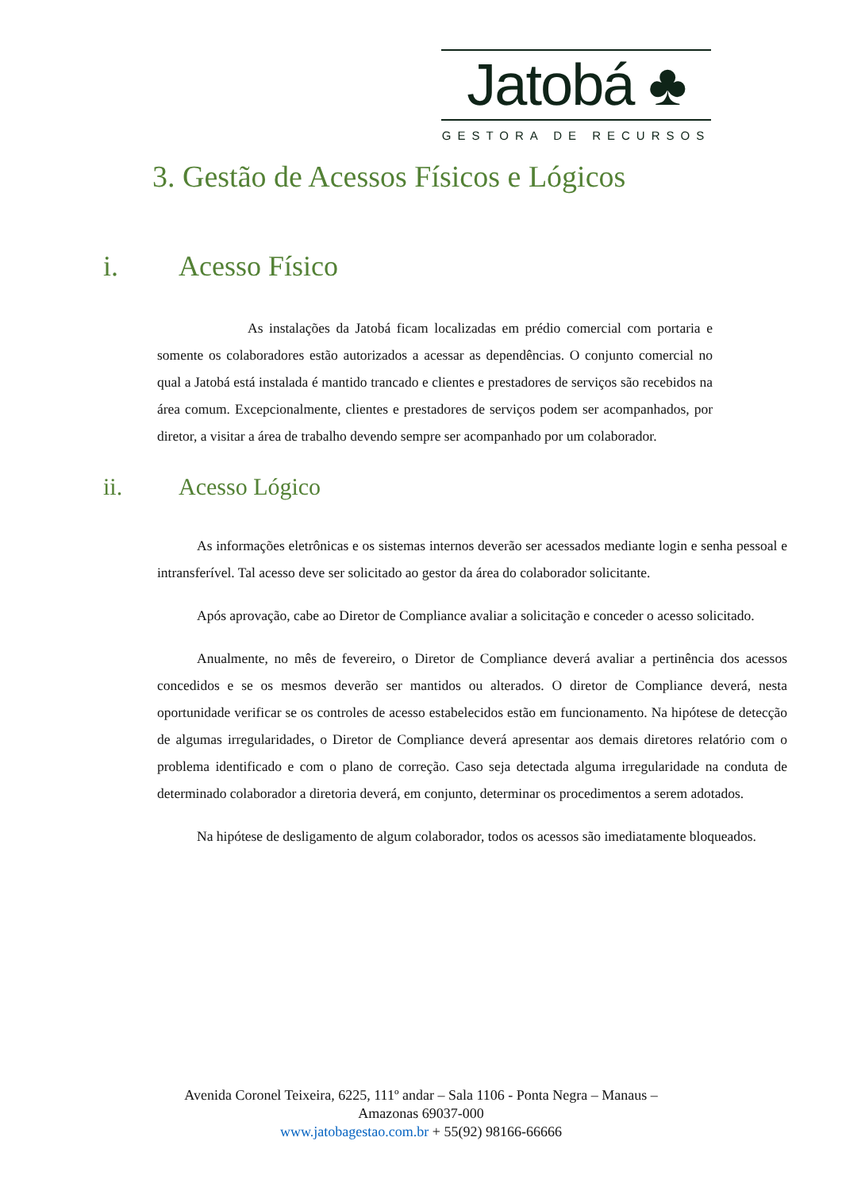Jatobá ♣
GESTORA DE RECURSOS
3. Gestão de Acessos Físicos e Lógicos
i. Acesso Físico
As instalações da Jatobá ficam localizadas em prédio comercial com portaria e somente os colaboradores estão autorizados a acessar as dependências. O conjunto comercial no qual a Jatobá está instalada é mantido trancado e clientes e prestadores de serviços são recebidos na área comum. Excepcionalmente, clientes e prestadores de serviços podem ser acompanhados, por diretor, a visitar a área de trabalho devendo sempre ser acompanhado por um colaborador.
ii. Acesso Lógico
As informações eletrônicas e os sistemas internos deverão ser acessados mediante login e senha pessoal e intransferível. Tal acesso deve ser solicitado ao gestor da área do colaborador solicitante.
Após aprovação, cabe ao Diretor de Compliance avaliar a solicitação e conceder o acesso solicitado.
Anualmente, no mês de fevereiro, o Diretor de Compliance deverá avaliar a pertinência dos acessos concedidos e se os mesmos deverão ser mantidos ou alterados. O diretor de Compliance deverá, nesta oportunidade verificar se os controles de acesso estabelecidos estão em funcionamento. Na hipótese de detecção de algumas irregularidades, o Diretor de Compliance deverá apresentar aos demais diretores relatório com o problema identificado e com o plano de correção. Caso seja detectada alguma irregularidade na conduta de determinado colaborador a diretoria deverá, em conjunto, determinar os procedimentos a serem adotados.
Na hipótese de desligamento de algum colaborador, todos os acessos são imediatamente bloqueados.
Avenida Coronel Teixeira, 6225, 111º andar – Sala 1106 - Ponta Negra – Manaus –
Amazonas 69037-000
www.jatobagestao.com.br + 55(92) 98166-66666